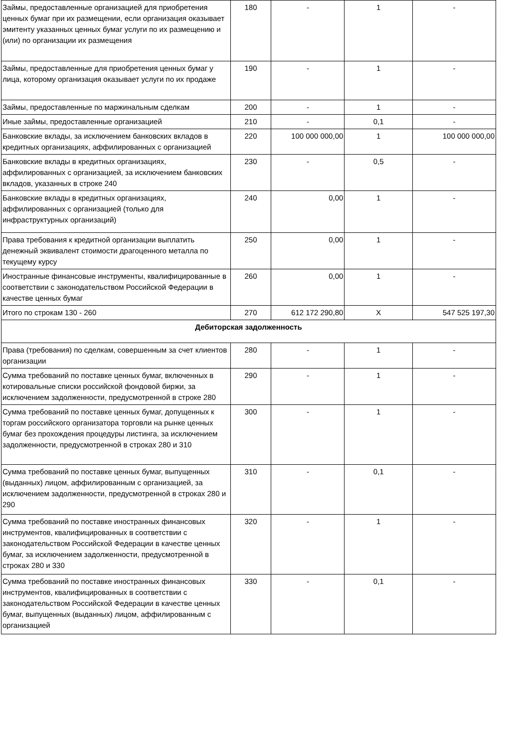| Займы, предоставленные организацией для приобретения ценных бумаг при их размещении, если организация оказывает эмитенту указанных ценных бумаг услуги по их размещению и (или) по организации их размещения | 180 | - | 1 | - |
| Займы, предоставленные для приобретения ценных бумаг у лица, которому организация оказывает услуги по их продаже | 190 | - | 1 | - |
| Займы, предоставленные по маржинальным сделкам | 200 | - | 1 | - |
| Иные займы, предоставленные организацией | 210 | - | 0,1 | - |
| Банковские вклады, за исключением банковских вкладов в кредитных организациях, аффилированных с организацией | 220 | 100 000 000,00 | 1 | 100 000 000,00 |
| Банковские вклады в кредитных организациях, аффилированных с организацией, за исключением банковских вкладов, указанных в строке 240 | 230 | - | 0,5 | - |
| Банковские вклады в кредитных организациях, аффилированных с организацией (только для инфраструктурных организаций) | 240 | 0,00 | 1 | - |
| Права требования к кредитной организации выплатить денежный эквивалент стоимости драгоценного металла по текущему курсу | 250 | 0,00 | 1 | - |
| Иностранные финансовые инструменты, квалифицированные в соответствии с законодательством Российской Федерации в качестве ценных бумаг | 260 | 0,00 | 1 | - |
| Итого по строкам 130 - 260 | 270 | 612 172 290,80 | X | 547 525 197,30 |
| Дебиторская задолженность | | | | |
| Права (требования) по сделкам, совершенным за счет клиентов организации | 280 | - | 1 | - |
| Сумма требований по поставке ценных бумаг, включенных в котировальные списки российской фондовой биржи, за исключением задолженности, предусмотренной в строке 280 | 290 | - | 1 | - |
| Сумма требований по поставке ценных бумаг, допущенных к торгам российского организатора торговли на рынке ценных бумаг без прохождения процедуры листинга, за исключением задолженности, предусмотренной в строках 280 и 310 | 300 | - | 1 | - |
| Сумма требований по поставке ценных бумаг, выпущенных (выданных) лицом, аффилированным с организацией, за исключением задолженности, предусмотренной в строках 280 и 290 | 310 | - | 0,1 | - |
| Сумма требований по поставке иностранных финансовых инструментов, квалифицированных в соответствии с законодательством Российской Федерации в качестве ценных бумаг, за исключением задолженности, предусмотренной в строках 280 и 330 | 320 | - | 1 | - |
| Сумма требований по поставке иностранных финансовых инструментов, квалифицированных в соответствии с законодательством Российской Федерации в качестве ценных бумаг, выпущенных (выданных) лицом, аффилированным с организацией | 330 | - | 0,1 | - |